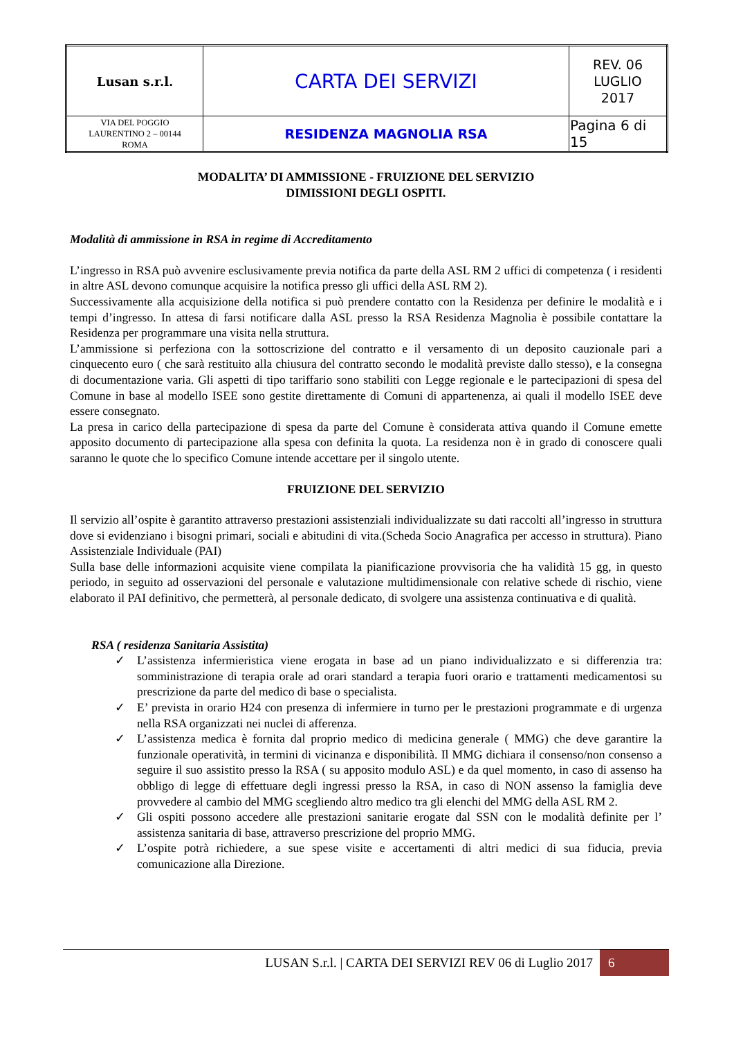| Lusan s.r.l. | CARTA DEI SERVIZI | REV. 06 LUGLIO 2017 |
| VIA DEL POGGIO LAURENTINO 2 – 00144 ROMA | RESIDENZA MAGNOLIA RSA | Pagina 6 di 15 |
MODALITA’ DI AMMISSIONE - FRUIZIONE DEL SERVIZIO
DIMISSIONI DEGLI OSPITI.
Modalità di ammissione in RSA in regime di Accreditamento
L’ingresso in RSA può avvenire esclusivamente previa notifica da parte della ASL RM 2 uffici di competenza ( i residenti in altre ASL devono comunque acquisire la notifica presso gli uffici della ASL RM 2).
Successivamente alla acquisizione della notifica si può prendere contatto con la Residenza per definire le modalità e i tempi d’ingresso. In attesa di farsi notificare dalla ASL presso la RSA Residenza Magnolia è possibile contattare la Residenza per programmare una visita nella struttura.
L’ammissione si perfeziona con la sottoscrizione del contratto e il versamento di un deposito cauzionale pari a cinquecento euro ( che sarà restituito alla chiusura del contratto secondo le modalità previste dallo stesso), e la consegna di documentazione varia. Gli aspetti di tipo tariffario sono stabiliti con Legge regionale e le partecipazioni di spesa del Comune in base al modello ISEE sono gestite direttamente di Comuni di appartenenza, ai quali il modello ISEE deve essere consegnato.
La presa in carico della partecipazione di spesa da parte del Comune è considerata attiva quando il Comune emette apposito documento di partecipazione alla spesa con definita la quota. La residenza non è in grado di conoscere quali saranno le quote che lo specifico Comune intende accettare per il singolo utente.
FRUIZIONE DEL SERVIZIO
Il servizio all’ospite è garantito attraverso prestazioni assistenziali individualizzate su dati raccolti all’ingresso in struttura dove si evidenziano i bisogni primari, sociali e abitudini di vita.(Scheda Socio Anagrafica per accesso in struttura). Piano Assistenziale Individuale (PAI)
Sulla base delle informazioni acquisite viene compilata la pianificazione provvisoria che ha validità 15 gg, in questo periodo, in seguito ad osservazioni del personale e valutazione multidimensionale con relative schede di rischio, viene elaborato il PAI definitivo, che permetterà, al personale dedicato, di svolgere una assistenza continuativa e di qualità.
RSA ( residenza Sanitaria Assistita)
✓ L’assistenza infermieristica viene erogata in base ad un piano individualizzato e si differenzia tra: somministrazione di terapia orale ad orari standard a terapia fuori orario e trattamenti medicamentosi su prescrizione da parte del medico di base o specialista.
✓ E’ prevista in orario H24 con presenza di infermiere in turno per le prestazioni programmate e di urgenza nella RSA organizzati nei nuclei di afferenza.
✓ L’assistenza medica è fornita dal proprio medico di medicina generale ( MMG) che deve garantire la funzionale operatività, in termini di vicinanza e disponibilità. Il MMG dichiara il consenso/non consenso a seguire il suo assistito presso la RSA ( su apposito modulo ASL) e da quel momento, in caso di assenso ha obbligo di legge di effettuare degli ingressi presso la RSA, in caso di NON assenso la famiglia deve provvedere al cambio del MMG scegliendo altro medico tra gli elenchi del MMG della ASL RM 2.
✓ Gli ospiti possono accedere alle prestazioni sanitarie erogate dal SSN con le modalità definite per l’ assistenza sanitaria di base, attraverso prescrizione del proprio MMG.
✓ L’ospite potrà richiedere, a sue spese visite e accertamenti di altri medici di sua fiducia, previa comunicazione alla Direzione.
LUSAN S.r.l. | CARTA DEI SERVIZI REV 06 di Luglio 2017 6